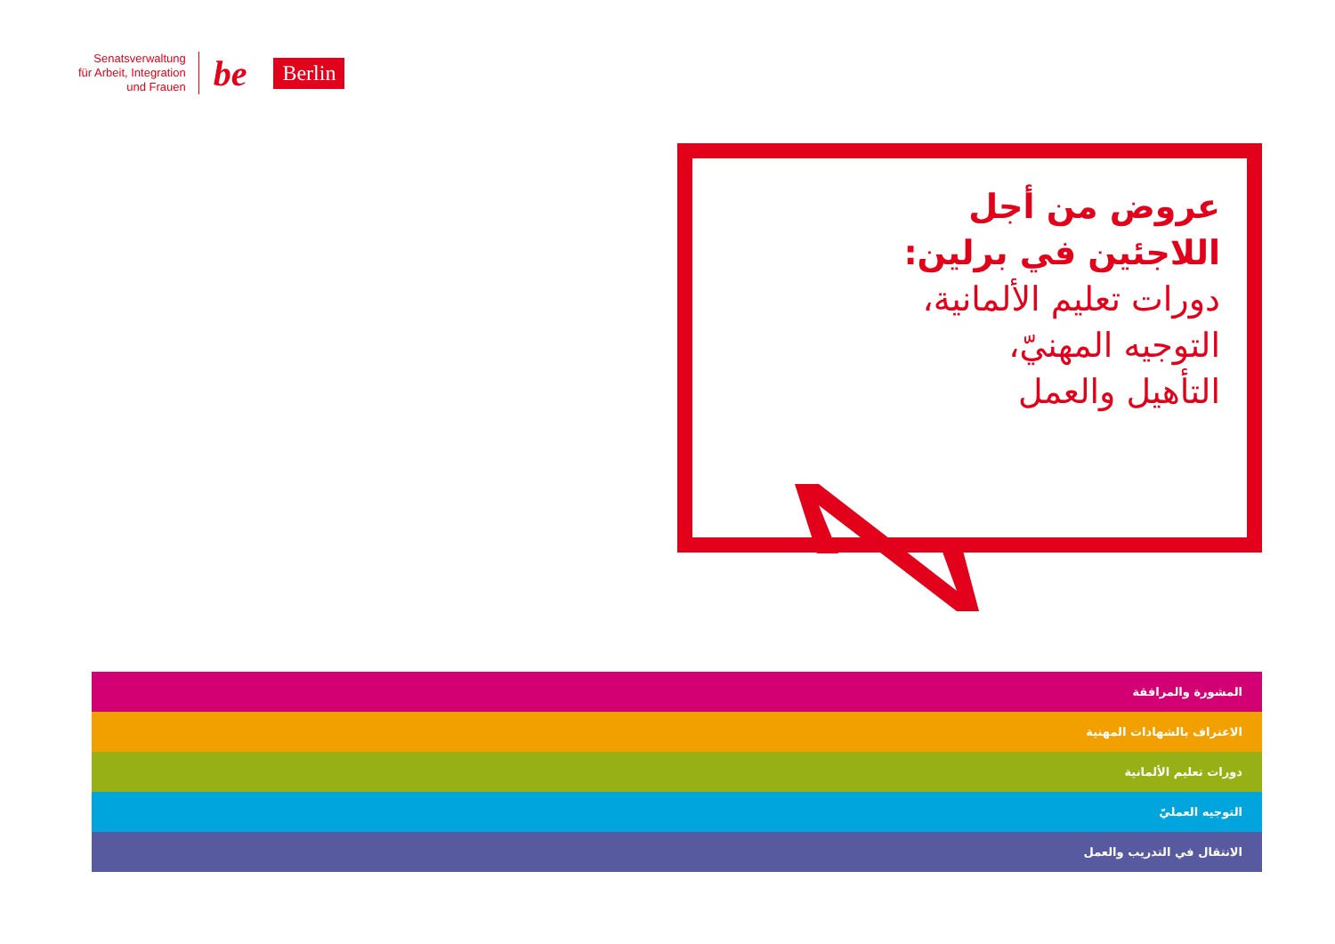Senatsverwaltung
für Arbeit, Integration
und Frauen
be
Berlin
عروض من أجل
اللاجئين في برلين:
دورات تعليم الألمانية،
التوجيه المهنيّ،
التأهيل والعمل
المشورة والمرافقة
الاعتراف بالشهادات المهنية
دورات تعليم الألمانية
التوجيه العمليّ
الانتقال في التدريب والعمل